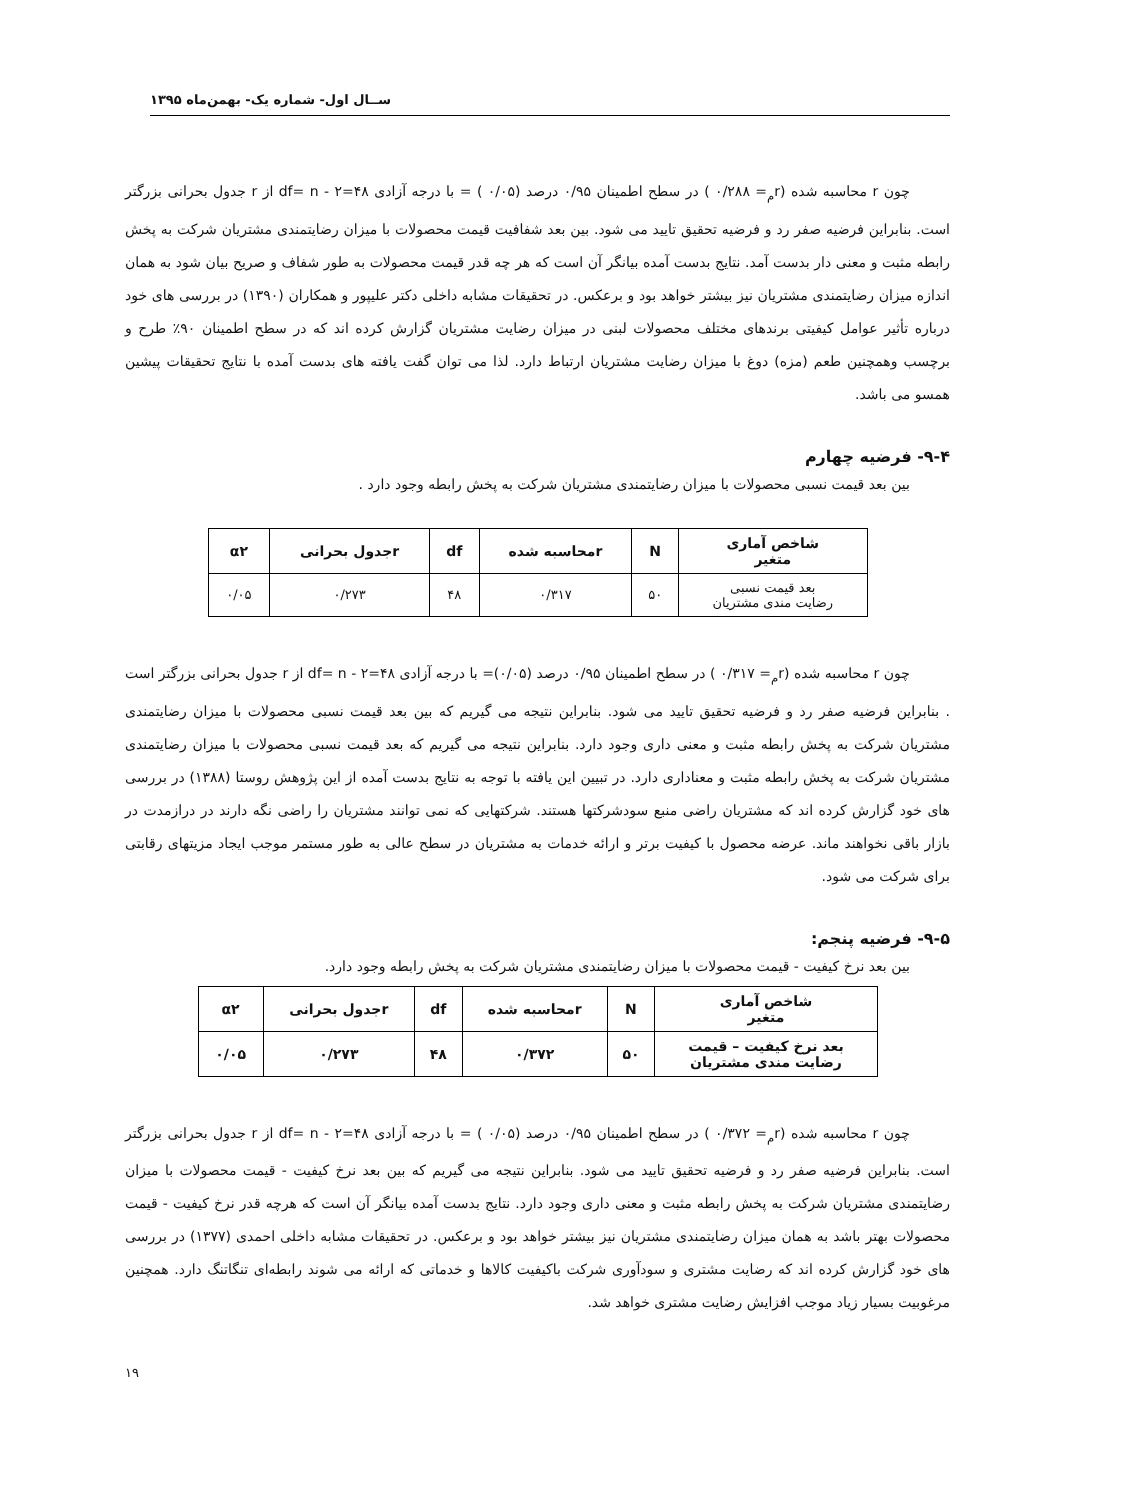ســال اول- شماره یک- بهمن‌ماه ۱۳۹۵
چون r محاسبه شده (r<sub>م</sub>= ۰/۲۸۸ ) در سطح اطمینان ۰/۹۵ درصد (۰/۰۵ ) = با درجه آزادی df= n - ۲=۴۸ از r جدول بحرانی بزرگتر است. بنابراین فرضیه صفر رد و فرضیه تحقیق تایید می شود. بین بعد شفافیت قیمت محصولات با میزان رضایتمندی مشتریان شرکت به پخش رابطه مثبت و معنی دار بدست آمد. نتایج بدست آمده بیانگر آن است که هر چه قدر قیمت محصولات به طور شفاف و صریح بیان شود به همان اندازه میزان رضایتمندی مشتریان نیز بیشتر خواهد بود و برعکس. در تحقیقات مشابه داخلی دکتر علیپور و همکاران (۱۳۹۰) در بررسی های خود درباره تأثیر عوامل کیفیتی برندهای مختلف محصولات لبنی در میزان رضایت مشتریان گزارش کرده اند که در سطح اطمینان ۹۰٪ طرح و برچسب وهمچنین طعم (مزه) دوغ با میزان رضایت مشتریان ارتباط دارد. لذا می توان گفت یافته های بدست آمده با نتایج تحقیقات پیشین همسو می باشد.
۹-۴- فرضیه چهارم
بین بعد قیمت نسبی محصولات با میزان رضایتمندی مشتریان شرکت به پخش رابطه وجود دارد .
| شاخص آماری متغیر | N | rمحاسبه شده | df | rجدول بحرانی | α۲ |
| --- | --- | --- | --- | --- | --- |
| بعد قیمت نسبی رضایت مندی مشتریان | ۵۰ | ۰/۳۱۷ | ۴۸ | ۰/۲۷۳ | ۰/۰۵ |
چون r محاسبه شده (r<sub>م</sub>= ۰/۳۱۷ ) در سطح اطمینان ۰/۹۵ درصد (۰/۰۵)= با درجه آزادی df= n - ۲=۴۸ از r جدول بحرانی بزرگتر است . بنابراین فرضیه صفر رد و فرضیه تحقیق تایید می شود. بنابراین نتیجه می گیریم که بین بعد قیمت نسبی محصولات با میزان رضایتمندی مشتریان شرکت به پخش رابطه مثبت و معنی داری وجود دارد. بنابراین نتیجه می گیریم که بعد قیمت نسبی محصولات با میزان رضایتمندی مشتریان شرکت به پخش رابطه مثبت و معناداری دارد. در تبیین این یافته با توجه به نتایج بدست آمده از این پژوهش روستا (۱۳۸۸) در بررسی های خود گزارش کرده اند که مشتریان راضی منبع سودشرکتها هستند. شرکتهایی که نمی توانند مشتریان را راضی نگه دارند در درازمدت در بازار باقی نخواهند ماند. عرضه محصول با کیفیت برتر و ارائه خدمات به مشتریان در سطح عالی به طور مستمر موجب ایجاد مزیتهای رقابتی برای شرکت می شود.
۹-۵- فرضیه پنجم:
بین بعد نرخ کیفیت - قیمت محصولات با میزان رضایتمندی مشتریان شرکت به پخش رابطه وجود دارد.
| شاخص آماری متغیر | N | rمحاسبه شده | df | rجدول بحرانی | α۲ |
| --- | --- | --- | --- | --- | --- |
| بعد نرخ کیفیت – قیمت رضایت مندی مشتریان | ۵۰ | ۰/۳۷۲ | ۴۸ | ۰/۲۷۳ | ۰/۰۵ |
چون r محاسبه شده (r<sub>م</sub>= ۰/۳۷۲ ) در سطح اطمینان ۰/۹۵ درصد (۰/۰۵ ) = با درجه آزادی df= n - ۲=۴۸ از r جدول بحرانی بزرگتر است. بنابراین فرضیه صفر رد و فرضیه تحقیق تایید می شود. بنابراین نتیجه می گیریم که بین بعد نرخ کیفیت - قیمت محصولات با میزان رضایتمندی مشتریان شرکت به پخش رابطه مثبت و معنی داری وجود دارد. نتایج بدست آمده بیانگر آن است که هرچه قدر نرخ کیفیت - قیمت محصولات بهتر باشد به همان میزان رضایتمندی مشتریان نیز بیشتر خواهد بود و برعکس. در تحقیقات مشابه داخلی احمدی (۱۳۷۷) در بررسی های خود گزارش کرده اند که رضایت مشتری و سودآوری شرکت باکیفیت کالاها و خدماتی که ارائه می شوند رابطه‌ای تنگاتنگ دارد. همچنین مرغوبیت بسیار زیاد موجب افزایش رضایت مشتری خواهد شد.
۱۹